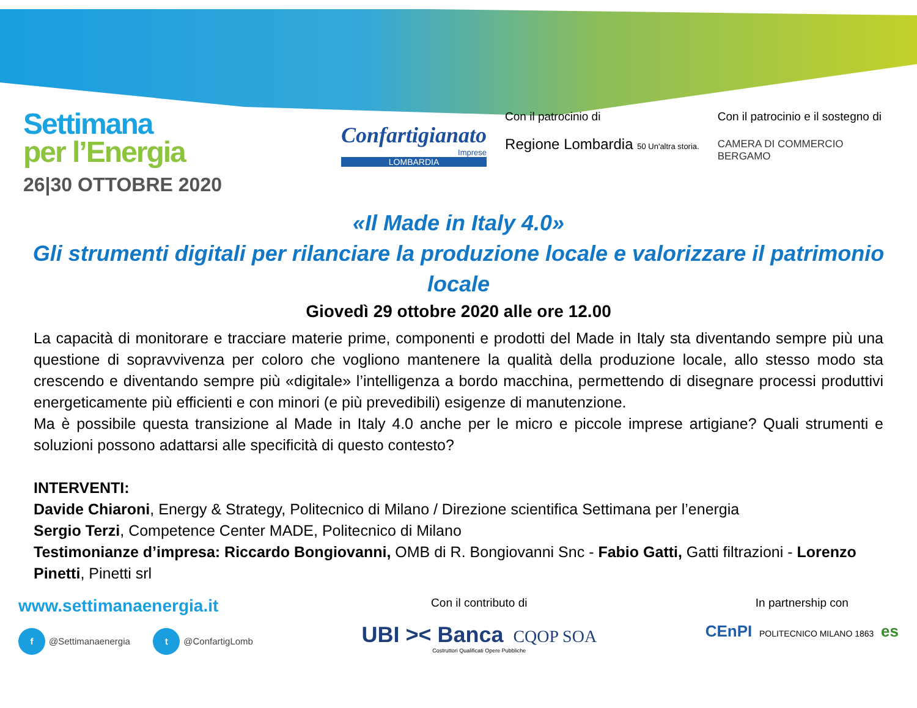Settimana
per l’Energia
26|30 OTTOBRE 2020
Confartigianato
Imprese
LOMBARDIA
Con il patrocinio di
Regione Lombardia 50 Un'altra storia.
Con il patrocinio e il sostegno di
CAMERA DI COMMERCIO
BERGAMO
«Il Made in Italy 4.0»
Gli strumenti digitali per rilanciare la produzione locale e valorizzare il patrimonio locale
Giovedì 29 ottobre 2020 alle ore 12.00
La capacità di monitorare e tracciare materie prime, componenti e prodotti del Made in Italy sta diventando sempre più una questione di sopravvivenza per coloro che vogliono mantenere la qualità della produzione locale, allo stesso modo sta crescendo e diventando sempre più «digitale» l’intelligenza a bordo macchina, permettendo di disegnare processi produttivi energeticamente più efficienti e con minori (e più prevedibili) esigenze di manutenzione.
Ma è possibile questa transizione al Made in Italy 4.0 anche per le micro e piccole imprese artigiane? Quali strumenti e soluzioni possono adattarsi alle specificità di questo contesto?
INTERVENTI:
Davide Chiaroni, Energy & Strategy, Politecnico di Milano / Direzione scientifica Settimana per l’energia
Sergio Terzi, Competence Center MADE, Politecnico di Milano
Testimonianze d’impresa: Riccardo Bongiovanni, OMB di R. Bongiovanni Snc - Fabio Gatti, Gatti filtrazioni - Lorenzo Pinetti, Pinetti srl
www.settimanaenergia.it
f @Settimanaenergia t @ConfartigLomb
Con il contributo di
UBI >< Banca CQOP SOA
Costruttori Qualificati Opere Pubbliche
In partnership con
CEnPI POLITECNICO MILANO 1863 es